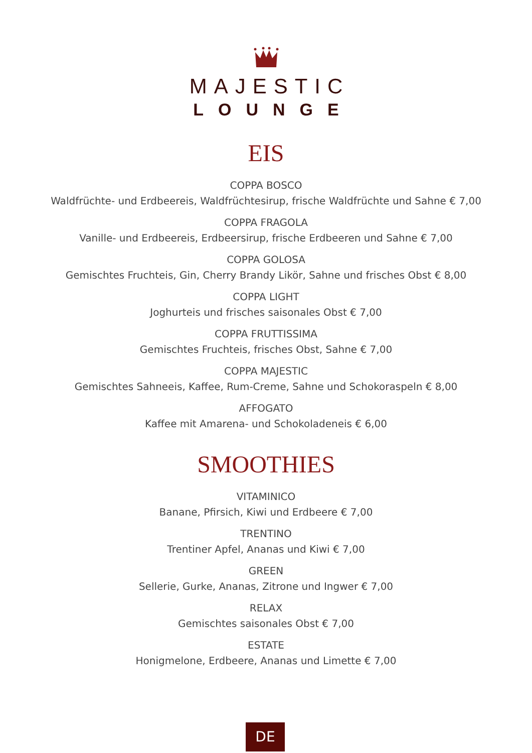MAJESTIC
LOUNGE
EIS
COPPA BOSCO
Waldfrüchte- und Erdbeereis, Waldfrüchtesirup, frische Waldfrüchte und Sahne € 7,00
COPPA FRAGOLA
Vanille- und Erdbeereis, Erdbeersirup, frische Erdbeeren und Sahne € 7,00
COPPA GOLOSA
Gemischtes Fruchteis, Gin, Cherry Brandy Likör, Sahne und frisches Obst € 8,00
COPPA LIGHT
Joghurteis und frisches saisonales Obst € 7,00
COPPA FRUTTISSIMA
Gemischtes Fruchteis, frisches Obst, Sahne € 7,00
COPPA MAJESTIC
Gemischtes Sahneeis, Kaffee, Rum-Creme, Sahne und Schokoraspeln € 8,00
AFFOGATO
Kaffee mit Amarena- und Schokoladeneis € 6,00
SMOOTHIES
VITAMINICO
Banane, Pfirsich, Kiwi und Erdbeere € 7,00
TRENTINO
Trentiner Apfel, Ananas und Kiwi € 7,00
GREEN
Sellerie, Gurke, Ananas, Zitrone und Ingwer € 7,00
RELAX
Gemischtes saisonales Obst € 7,00
ESTATE
Honigmelone, Erdbeere, Ananas und Limette € 7,00
DE